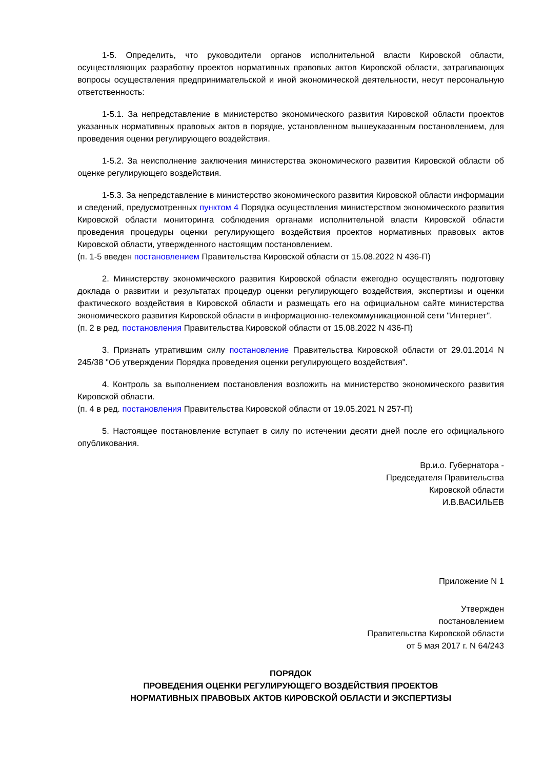1-5. Определить, что руководители органов исполнительной власти Кировской области, осуществляющих разработку проектов нормативных правовых актов Кировской области, затрагивающих вопросы осуществления предпринимательской и иной экономической деятельности, несут персональную ответственность:
1-5.1. За непредставление в министерство экономического развития Кировской области проектов указанных нормативных правовых актов в порядке, установленном вышеуказанным постановлением, для проведения оценки регулирующего воздействия.
1-5.2. За неисполнение заключения министерства экономического развития Кировской области об оценке регулирующего воздействия.
1-5.3. За непредставление в министерство экономического развития Кировской области информации и сведений, предусмотренных пунктом 4 Порядка осуществления министерством экономического развития Кировской области мониторинга соблюдения органами исполнительной власти Кировской области проведения процедуры оценки регулирующего воздействия проектов нормативных правовых актов Кировской области, утвержденного настоящим постановлением.
(п. 1-5 введен постановлением Правительства Кировской области от 15.08.2022 N 436-П)
2. Министерству экономического развития Кировской области ежегодно осуществлять подготовку доклада о развитии и результатах процедур оценки регулирующего воздействия, экспертизы и оценки фактического воздействия в Кировской области и размещать его на официальном сайте министерства экономического развития Кировской области в информационно-телекоммуникационной сети "Интернет".
(п. 2 в ред. постановления Правительства Кировской области от 15.08.2022 N 436-П)
3. Признать утратившим силу постановление Правительства Кировской области от 29.01.2014 N 245/38 "Об утверждении Порядка проведения оценки регулирующего воздействия".
4. Контроль за выполнением постановления возложить на министерство экономического развития Кировской области.
(п. 4 в ред. постановления Правительства Кировской области от 19.05.2021 N 257-П)
5. Настоящее постановление вступает в силу по истечении десяти дней после его официального опубликования.
Вр.и.о. Губернатора -
Председателя Правительства
Кировской области
И.В.ВАСИЛЬЕВ
Приложение N 1
Утвержден
постановлением
Правительства Кировской области
от 5 мая 2017 г. N 64/243
ПОРЯДОК
ПРОВЕДЕНИЯ ОЦЕНКИ РЕГУЛИРУЮЩЕГО ВОЗДЕЙСТВИЯ ПРОЕКТОВ
НОРМАТИВНЫХ ПРАВОВЫХ АКТОВ КИРОВСКОЙ ОБЛАСТИ И ЭКСПЕРТИЗЫ